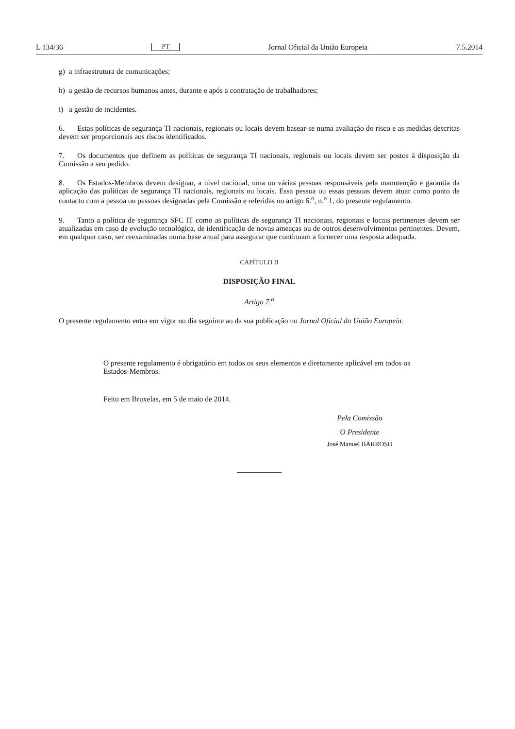L 134/36 PT Jornal Oficial da União Europeia 7.5.2014
g) a infraestrutura de comunicações;
h) a gestão de recursos humanos antes, durante e após a contratação de trabalhadores;
i) a gestão de incidentes.
6. Estas políticas de segurança TI nacionais, regionais ou locais devem basear-se numa avaliação do risco e as medidas descritas devem ser proporcionais aos riscos identificados.
7. Os documentos que definem as políticas de segurança TI nacionais, regionais ou locais devem ser postos à disposição da Comissão a seu pedido.
8. Os Estados-Membros devem designar, a nível nacional, uma ou várias pessoas responsáveis pela manutenção e garantia da aplicação das políticas de segurança TI nacionais, regionais ou locais. Essa pessoa ou essas pessoas devem atuar como ponto de contacto com a pessoa ou pessoas designadas pela Comissão e referidas no artigo 6.<sup>o</sup>, n.<sup>o</sup> 1, do presente regulamento.
9. Tanto a política de segurança SFC IT como as políticas de segurança TI nacionais, regionais e locais pertinentes devem ser atualizadas em caso de evolução tecnológica, de identificação de novas ameaças ou de outros desenvolvimentos pertinentes. Devem, em qualquer caso, ser reexaminadas numa base anual para assegurar que continuam a fornecer uma resposta adequada.
CAPÍTULO II
DISPOSIÇÃO FINAL
Artigo 7.<sup>o</sup>
O presente regulamento entra em vigor no dia seguinte ao da sua publicação no Jornal Oficial da União Europeia.
O presente regulamento é obrigatório em todos os seus elementos e diretamente aplicável em todos os Estados-Membros.
Feito em Bruxelas, em 5 de maio de 2014.
Pela Comissão
O Presidente
José Manuel BARROSO